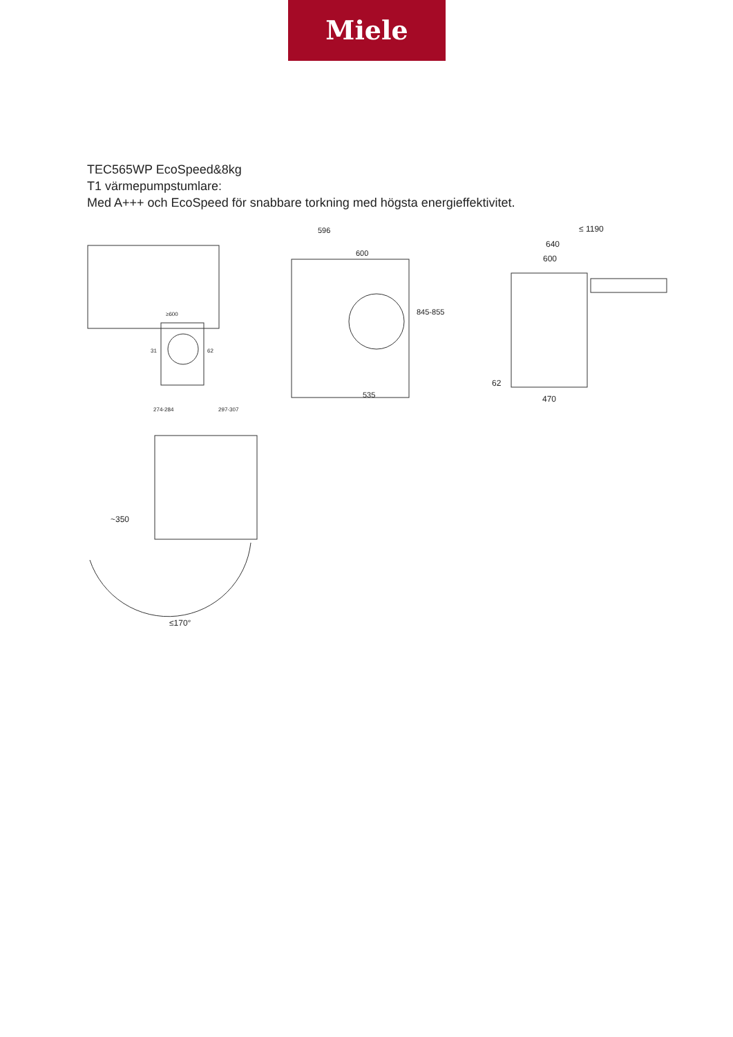Miele
TEC565WP EcoSpeed&8kg
T1 värmepumpstumlare:
Med A+++ och EcoSpeed för snabbare torkning med högsta energieffektivitet.
≥600
31
62
274-284
297-307
596
600
845-855
535
≤ 1190
640
600
62
470
~350
≤170°